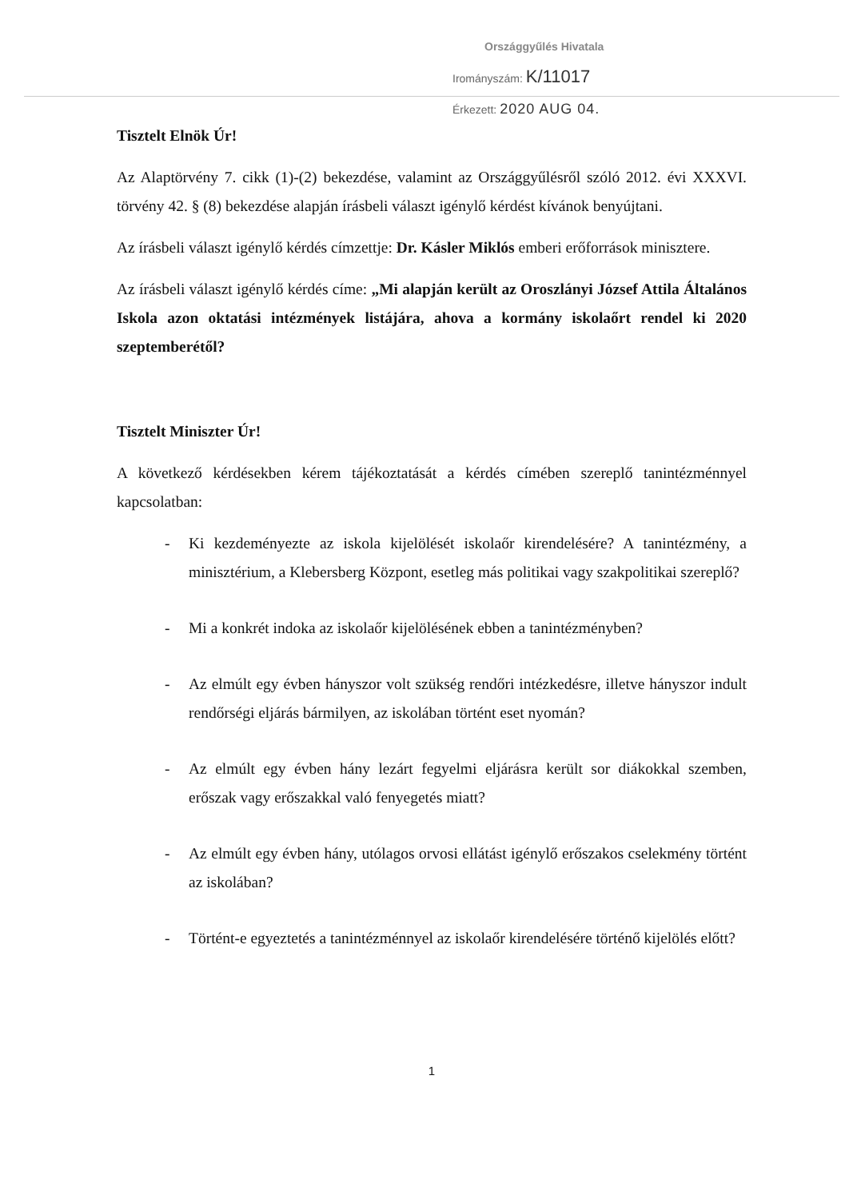Országgyűlés Hivatala
Irományszám: K/11017
Érkezett: 2020 AUG 04.
Tisztelt Elnök Úr!
Az Alaptörvény 7. cikk (1)-(2) bekezdése, valamint az Országgyűlésről szóló 2012. évi XXXVI. törvény 42. § (8) bekezdése alapján írásbeli választ igénylő kérdést kívánok benyújtani.
Az írásbeli választ igénylő kérdés címzettje: Dr. Kásler Miklós emberi erőforrások minisztere.
Az írásbeli választ igénylő kérdés címe: „Mi alapján került az Oroszlányi József Attila Általános Iskola azon oktatási intézmények listájára, ahova a kormány iskolaőrt rendel ki 2020 szeptemberétől?
Tisztelt Miniszter Úr!
A következő kérdésekben kérem tájékoztatását a kérdés címében szereplő tanintézménnyel kapcsolatban:
- Ki kezdeményezte az iskola kijelölését iskolaőr kirendelésére? A tanintézmény, a minisztérium, a Klebersberg Központ, esetleg más politikai vagy szakpolitikai szereplő?
- Mi a konkrét indoka az iskolaőr kijelölésének ebben a tanintézményben?
- Az elmúlt egy évben hányszor volt szükség rendőri intézkedésre, illetve hányszor indult rendőrségi eljárás bármilyen, az iskolában történt eset nyomán?
- Az elmúlt egy évben hány lezárt fegyelmi eljárásra került sor diákokkal szemben, erőszak vagy erőszakkal való fenyegetés miatt?
- Az elmúlt egy évben hány, utólagos orvosi ellátást igénylő erőszakos cselekmény történt az iskolában?
- Történt-e egyeztetés a tanintézménnyel az iskolaőr kirendelésére történő kijelölés előtt?
1